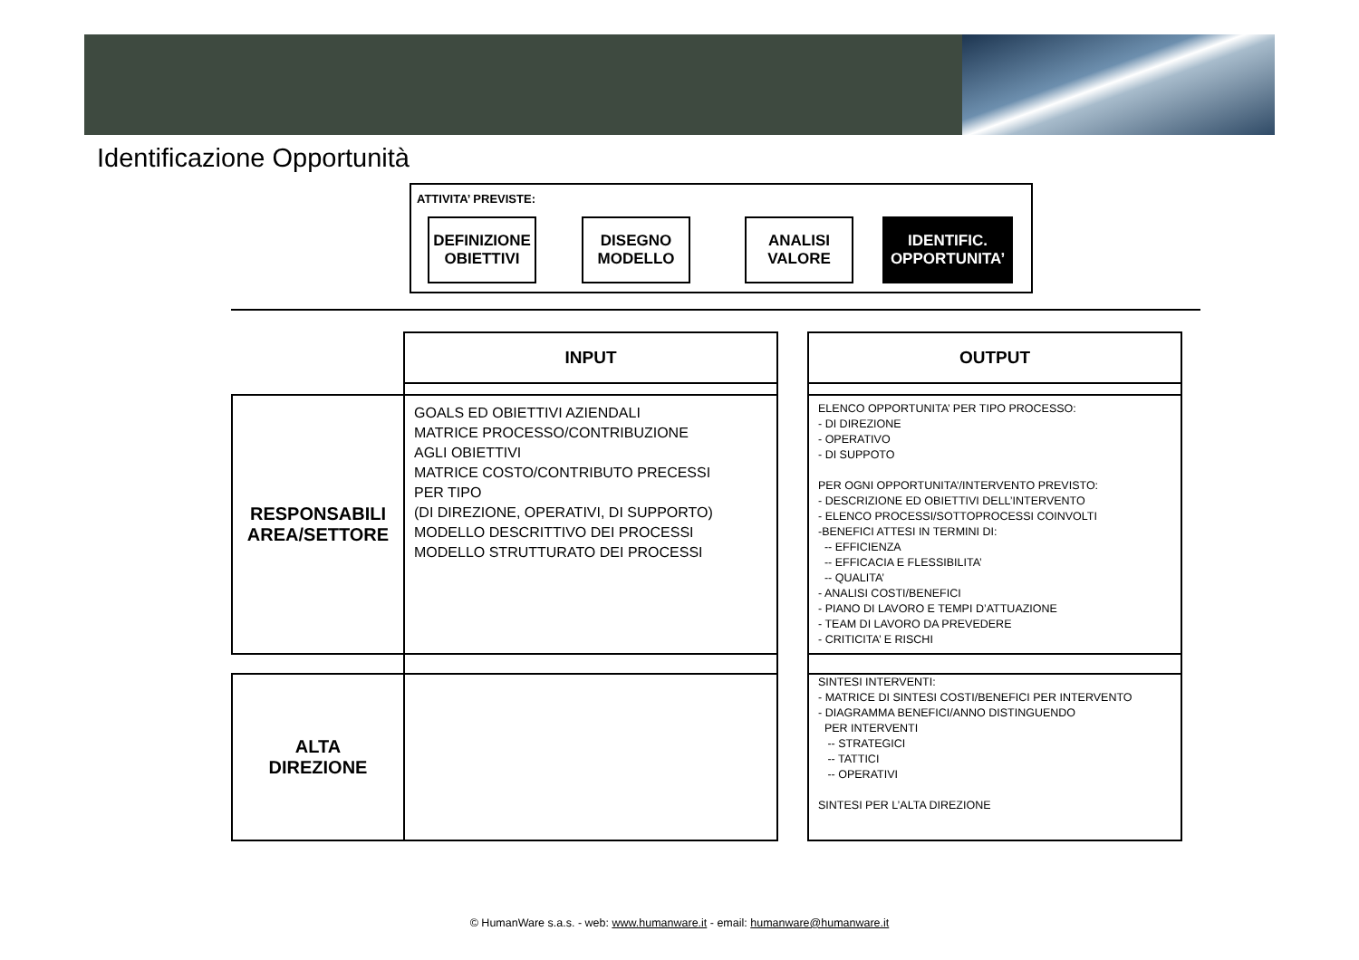Identificazione Opportunità
ATTIVITA’ PREVISTE:
DEFINIZIONE
OBIETTIVI
DISEGNO
MODELLO
ANALISI
VALORE
IDENTIFIC.
OPPORTUNITA’
| | INPUT | | OUTPUT |
| --- | --- | --- | --- |
| RESPONSABILI AREA/SETTORE | GOALS ED OBIETTIVI AZIENDALI MATRICE PROCESSO/CONTRIBUZIONE AGLI OBIETTIVI MATRICE COSTO/CONTRIBUTO PRECESSI PER TIPO (DI DIREZIONE, OPERATIVI, DI SUPPORTO) MODELLO DESCRITTIVO DEI PROCESSI MODELLO STRUTTURATO DEI PROCESSI | | ELENCO OPPORTUNITA’ PER TIPO PROCESSO: - DI DIREZIONE - OPERATIVO - DI SUPPOTO PER OGNI OPPORTUNITA’/INTERVENTO PREVISTO: - DESCRIZIONE ED OBIETTIVI DELL’INTERVENTO - ELENCO PROCESSI/SOTTOPROCESSI COINVOLTI -BENEFICI ATTESI IN TERMINI DI: -- EFFICIENZA -- EFFICACIA E FLESSIBILITA’ -- QUALITA’ - ANALISI COSTI/BENEFICI - PIANO DI LAVORO E TEMPI D’ATTUAZIONE - TEAM DI LAVORO DA PREVEDERE - CRITICITA’ E RISCHI |
| ALTA DIREZIONE | | | SINTESI INTERVENTI: - MATRICE DI SINTESI COSTI/BENEFICI PER INTERVENTO - DIAGRAMMA BENEFICI/ANNO DISTINGUENDO PER INTERVENTI -- STRATEGICI -- TATTICI -- OPERATIVI SINTESI PER L’ALTA DIREZIONE |
© HumanWare s.a.s. - web: www.humanware.it - email: humanware@humanware.it